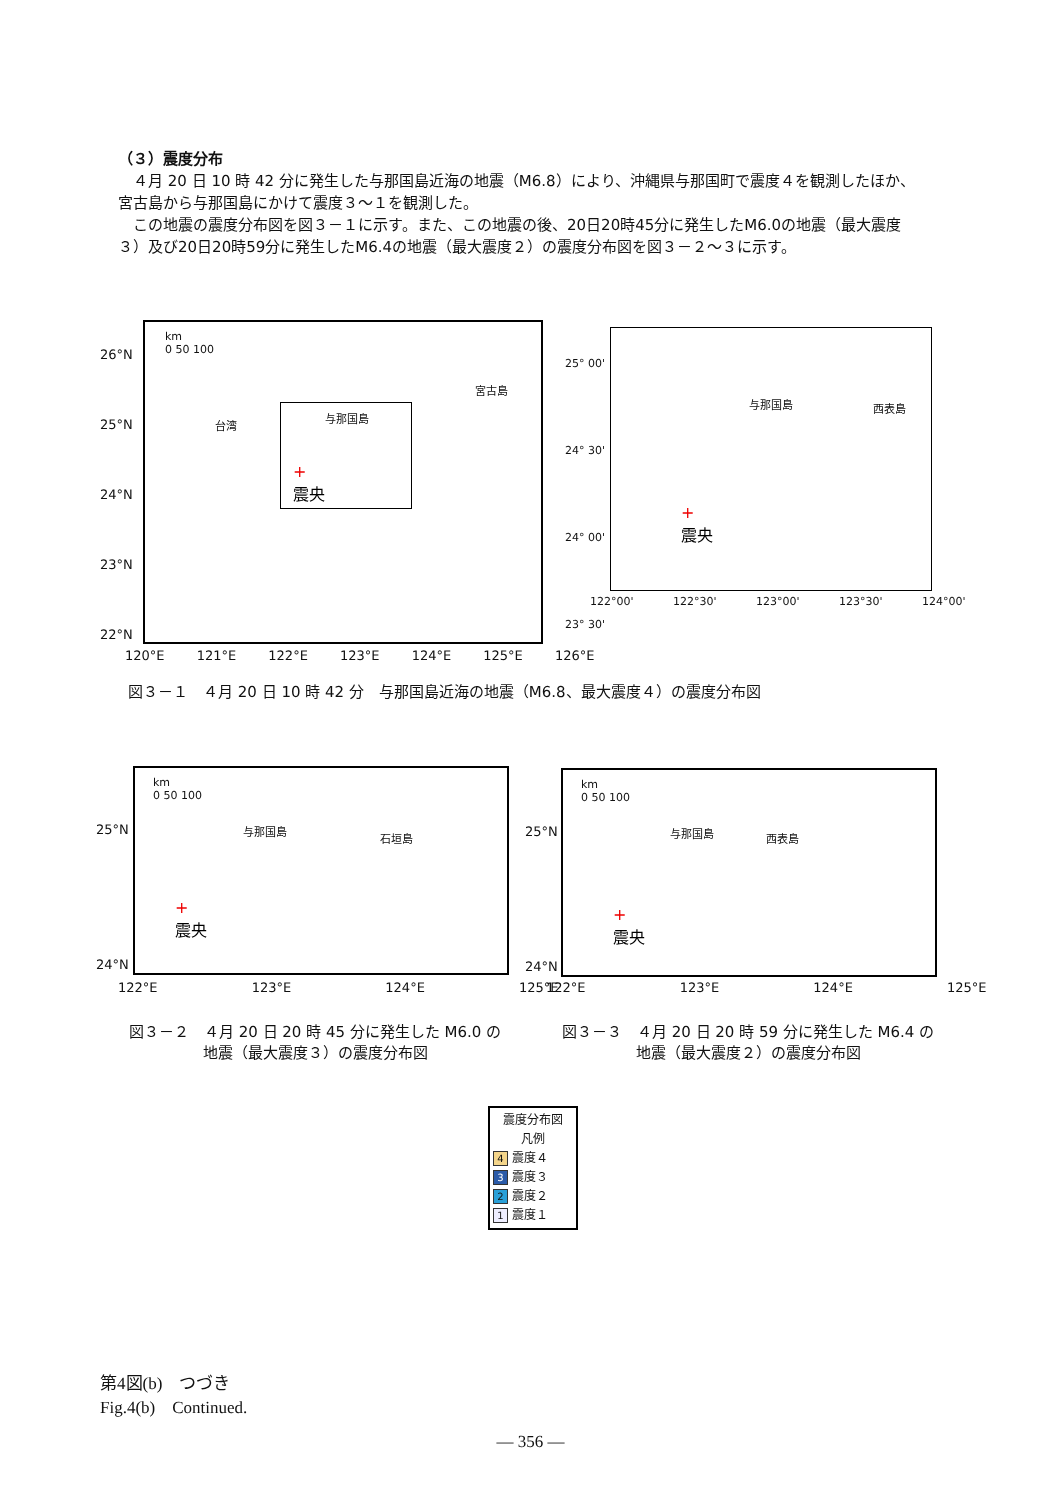（３）震度分布
　４月 20 日 10 時 42 分に発生した与那国島近海の地震（M6.8）により、沖縄県与那国町で震度４を観測したほか、宮古島から与那国島にかけて震度３～１を観測した。
　この地震の震度分布図を図３－１に示す。また、この地震の後、20日20時45分に発生したM6.0の地震（最大震度３）及び20日20時59分に発生したM6.4の地震（最大震度２）の震度分布図を図３－２～３に示す。
km
0 50 100
台湾
与那国島
宮古島
+
震央
26°N
25°N
24°N
23°N
22°N
120°E 121°E 122°E 123°E 124°E 125°E 126°E
与那国島 西表島
+
震央
25° 00'
24° 30'
24° 00'
23° 30'
122°00' 122°30' 123°00' 123°30' 124°00'
図３－１　４月 20 日 10 時 42 分　与那国島近海の地震（M6.8、最大震度４）の震度分布図
25°N
24°N
km
0 50 100
与那国島
石垣島
+
震央
122°E 123°E 124°E 125°E
25°N
24°N
km
0 50 100
与那国島 西表島
+
震央
122°E 123°E 124°E 125°E
図３－２　４月 20 日 20 時 45 分に発生した M6.0 の
地震（最大震度３）の震度分布図
図３－３　４月 20 日 20 時 59 分に発生した M6.4 の
地震（最大震度２）の震度分布図
震度分布図
凡例
4 震度４
3 震度３
2 震度２
1 震度１
第4図(b)　つづき
Fig.4(b)　Continued.
― 356 ―